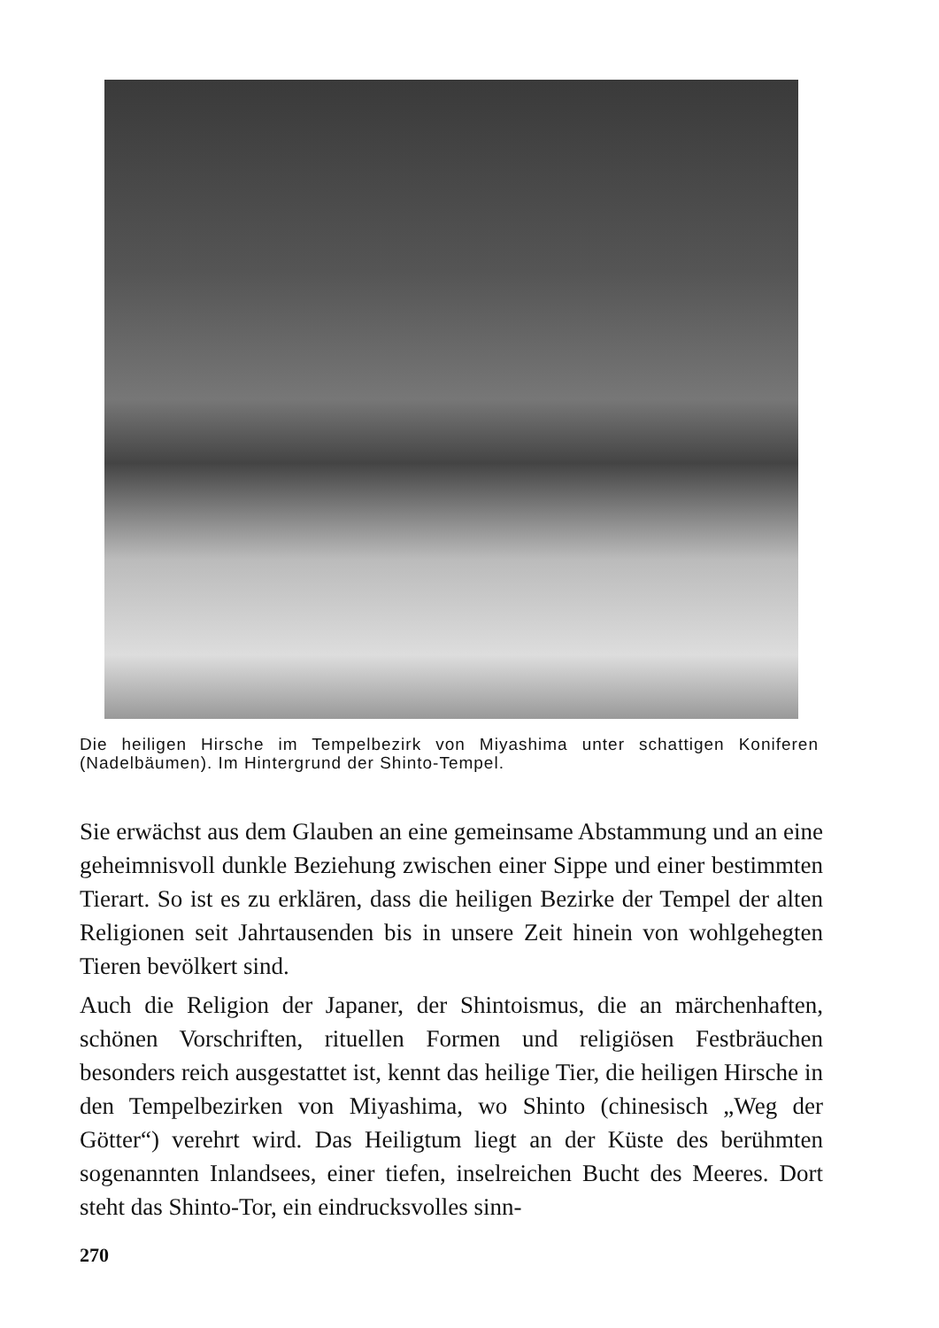Die heiligen Hirsche im Tempelbezirk von Miyashima unter schattigen Koniferen (Nadelbäumen). Im Hintergrund der Shinto-Tempel.
Sie erwächst aus dem Glauben an eine gemeinsame Abstammung und an eine geheimnisvoll dunkle Beziehung zwischen einer Sippe und einer bestimmten Tierart. So ist es zu erklären, dass die heiligen Bezirke der Tempel der alten Religionen seit Jahrtausenden bis in unsere Zeit hinein von wohlgehegten Tieren bevölkert sind.
Auch die Religion der Japaner, der Shintoismus, die an märchenhaften, schönen Vorschriften, rituellen Formen und religiösen Festbräuchen besonders reich ausgestattet ist, kennt das heilige Tier, die heiligen Hirsche in den Tempelbezirken von Miyashima, wo Shinto (chinesisch „Weg der Götter“) verehrt wird. Das Heiligtum liegt an der Küste des berühmten sogenannten Inlandsees, einer tiefen, inselreichen Bucht des Meeres. Dort steht das Shinto-Tor, ein eindrucksvolles sinn-
270